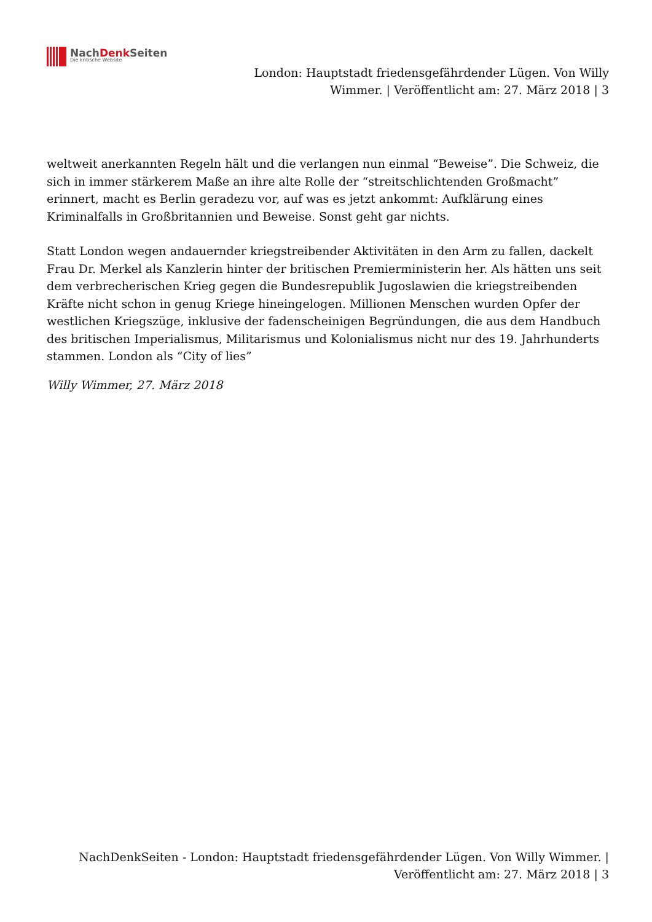NachDenk Seiten
Die kritische Website
London: Hauptstadt friedensgefährdender Lügen. Von Willy Wimmer. | Veröffentlicht am: 27. März 2018 | 3
weltweit anerkannten Regeln hält und die verlangen nun einmal “Beweise”. Die Schweiz, die sich in immer stärkerem Maße an ihre alte Rolle der “streitschlichtenden Großmacht” erinnert, macht es Berlin geradezu vor, auf was es jetzt ankommt: Aufklärung eines Kriminalfalls in Großbritannien und Beweise. Sonst geht gar nichts.
Statt London wegen andauernder kriegstreibender Aktivitäten in den Arm zu fallen, dackelt Frau Dr. Merkel als Kanzlerin hinter der britischen Premierministerin her. Als hätten uns seit dem verbrecherischen Krieg gegen die Bundesrepublik Jugoslawien die kriegstreibenden Kräfte nicht schon in genug Kriege hineingelogen. Millionen Menschen wurden Opfer der westlichen Kriegszüge, inklusive der fadenscheinigen Begründungen, die aus dem Handbuch des britischen Imperialismus, Militarismus und Kolonialismus nicht nur des 19. Jahrhunderts stammen. London als “City of lies”
Willy Wimmer, 27. März 2018
NachDenkSeiten - London: Hauptstadt friedensgefährdender Lügen. Von Willy Wimmer. | Veröffentlicht am: 27. März 2018 | 3